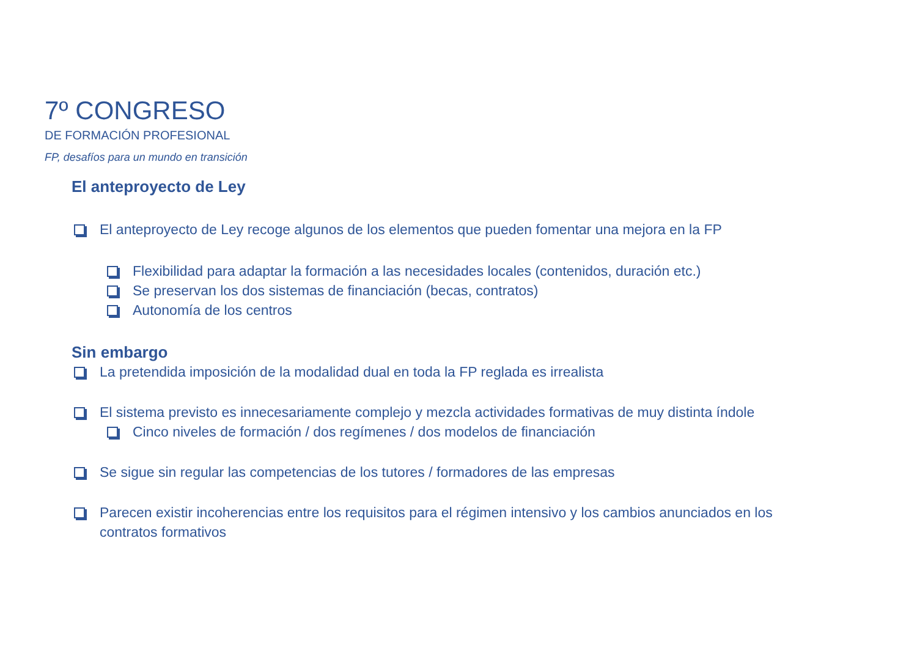7º CONGRESO
DE FORMACIÓN PROFESIONAL
FP, desafíos para un mundo en transición
El anteproyecto de Ley
El anteproyecto de Ley recoge algunos de los elementos que pueden fomentar una mejora en la FP
Flexibilidad para adaptar la formación a las necesidades locales (contenidos, duración etc.)
Se preservan los dos sistemas de financiación (becas, contratos)
Autonomía de los centros
Sin embargo
La pretendida imposición de la modalidad dual en toda la FP reglada es irrealista
El sistema previsto es innecesariamente complejo y mezcla actividades formativas de muy distinta índole
Cinco niveles de formación / dos regímenes / dos modelos de financiación
Se sigue sin regular las competencias de los tutores / formadores de las empresas
Parecen existir incoherencias entre los requisitos para el régimen intensivo y los cambios anunciados en los contratos formativos